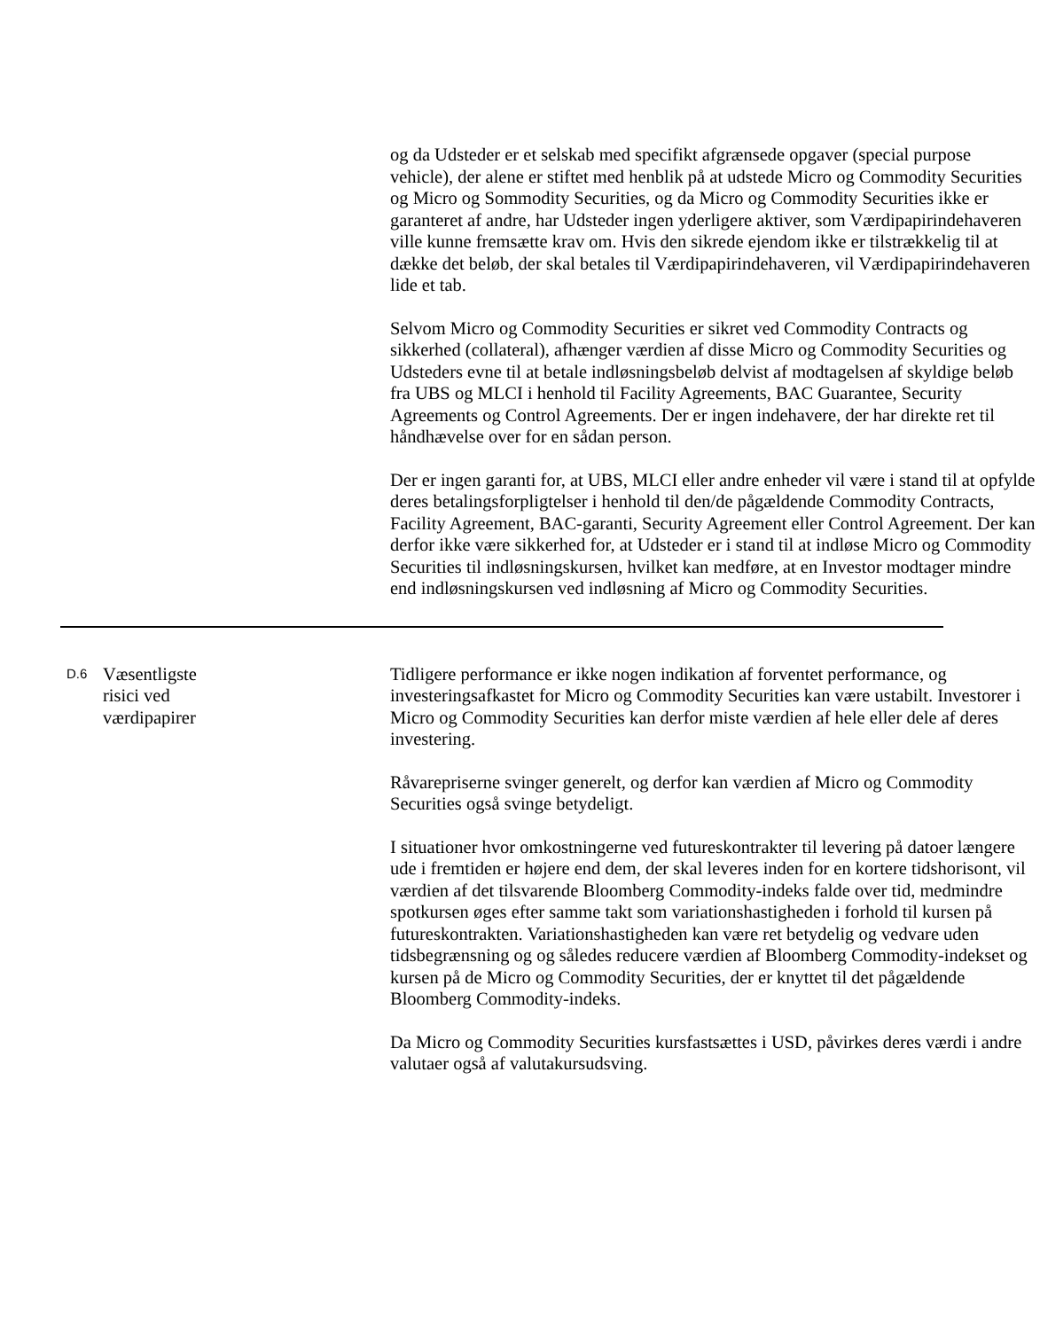og da Udsteder er et selskab med specifikt afgrænsede opgaver (special purpose vehicle), der alene er stiftet med henblik på at udstede Micro og Commodity Securities og Micro og Sommodity Securities, og da Micro og Commodity Securities ikke er garanteret af andre, har Udsteder ingen yderligere aktiver, som Værdipapirindehaveren ville kunne fremsætte krav om. Hvis den sikrede ejendom ikke er tilstrækkelig til at dække det beløb, der skal betales til Værdipapirindehaveren, vil Værdipapirindehaveren lide et tab.
Selvom Micro og Commodity Securities er sikret ved Commodity Contracts og sikkerhed (collateral), afhænger værdien af disse Micro og Commodity Securities og Udsteders evne til at betale indløsningsbeløb delvist af modtagelsen af skyldige beløb fra UBS og MLCI i henhold til Facility Agreements, BAC Guarantee, Security Agreements og Control Agreements. Der er ingen indehavere, der har direkte ret til håndhævelse over for en sådan person.
Der er ingen garanti for, at UBS, MLCI eller andre enheder vil være i stand til at opfylde deres betalingsforpligtelser i henhold til den/de pågældende Commodity Contracts, Facility Agreement, BAC-garanti, Security Agreement eller Control Agreement. Der kan derfor ikke være sikkerhed for, at Udsteder er i stand til at indløse Micro og Commodity Securities til indløsningskursen, hvilket kan medføre, at en Investor modtager mindre end indløsningskursen ved indløsning af Micro og Commodity Securities.
D.6
Væsentligste
risici ved
værdipapirer
Tidligere performance er ikke nogen indikation af forventet performance, og investeringsafkastet for Micro og Commodity Securities kan være ustabilt. Investorer i Micro og Commodity Securities kan derfor miste værdien af hele eller dele af deres investering.
Råvarepriserne svinger generelt, og derfor kan værdien af Micro og Commodity Securities også svinge betydeligt.
I situationer hvor omkostningerne ved futureskontrakter til levering på datoer længere ude i fremtiden er højere end dem, der skal leveres inden for en kortere tidshorisont, vil værdien af det tilsvarende Bloomberg Commodity-indeks falde over tid, medmindre spotkursen øges efter samme takt som variationshastigheden i forhold til kursen på futureskontrakten. Variationshastigheden kan være ret betydelig og vedvare uden tidsbegrænsning og og således reducere værdien af Bloomberg Commodity-indekset og kursen på de Micro og Commodity Securities, der er knyttet til det pågældende Bloomberg Commodity-indeks.
Da Micro og Commodity Securities kursfastsættes i USD, påvirkes deres værdi i andre valutaer også af valutakursudsving.